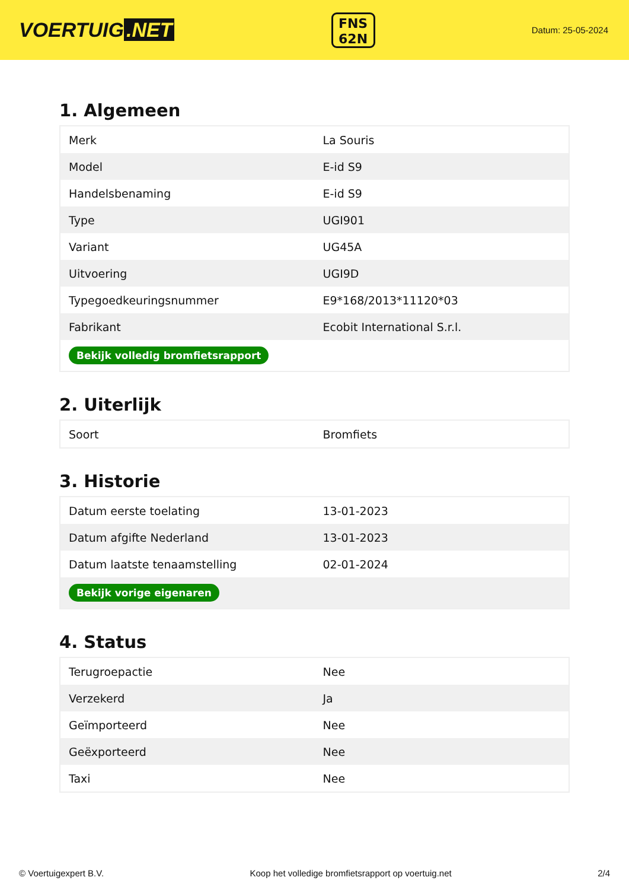VOERTUIG.NET
FNS
62N
Datum: 25-05-2024
1. Algemeen
| Merk | La Souris |
| Model | E-id S9 |
| Handelsbenaming | E-id S9 |
| Type | UGI901 |
| Variant | UG45A |
| Uitvoering | UGI9D |
| Typegoedkeuringsnummer | E9*168/2013*11120*03 |
| Fabrikant | Ecobit International S.r.l. |
| Bekijk volledig bromfietsrapport | |
2. Uiterlijk
| Soort | Bromfiets |
3. Historie
| Datum eerste toelating | 13-01-2023 |
| Datum afgifte Nederland | 13-01-2023 |
| Datum laatste tenaamstelling | 02-01-2024 |
| Bekijk vorige eigenaren | |
4. Status
| Terugroepactie | Nee |
| Verzekerd | Ja |
| Geïmporteerd | Nee |
| Geëxporteerd | Nee |
| Taxi | Nee |
© Voertuigexpert B.V. Koop het volledige bromfietsrapport op voertuig.net 2/4